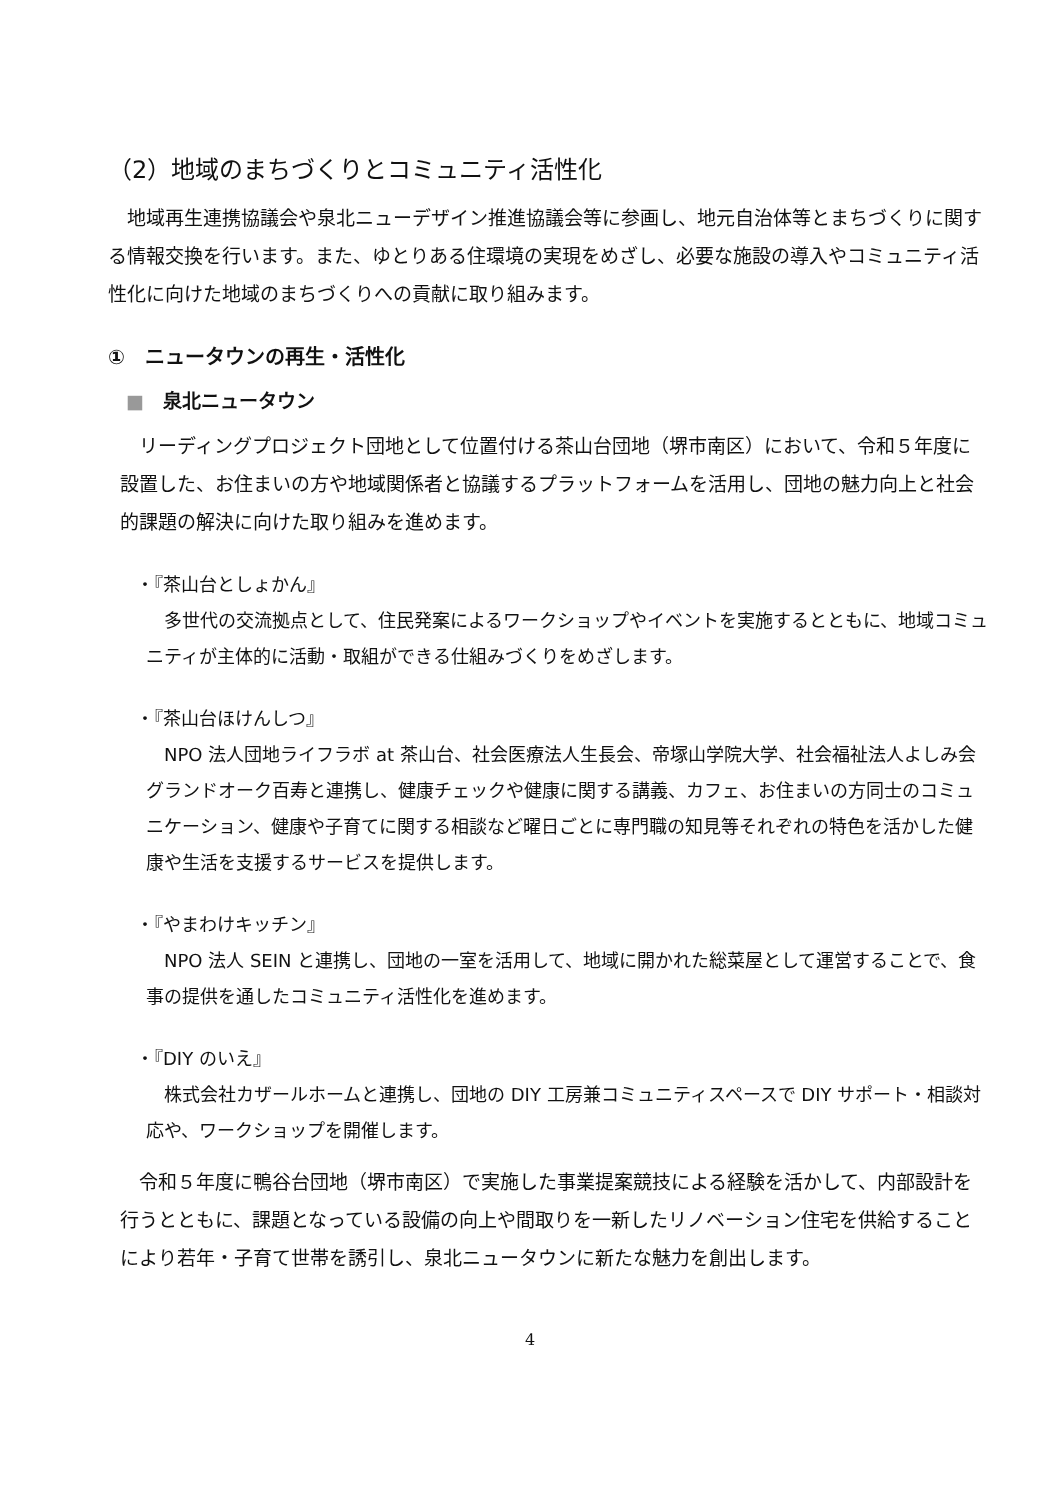（2）地域のまちづくりとコミュニティ活性化
地域再生連携協議会や泉北ニューデザイン推進協議会等に参画し、地元自治体等とまちづくりに関する情報交換を行います。また、ゆとりある住環境の実現をめざし、必要な施設の導入やコミュニティ活性化に向けた地域のまちづくりへの貢献に取り組みます。
①　ニュータウンの再生・活性化
■　泉北ニュータウン
リーディングプロジェクト団地として位置付ける茶山台団地（堺市南区）において、令和５年度に設置した、お住まいの方や地域関係者と協議するプラットフォームを活用し、団地の魅力向上と社会的課題の解決に向けた取り組みを進めます。
・『茶山台としょかん』
多世代の交流拠点として、住民発案によるワークショップやイベントを実施するとともに、地域コミュニティが主体的に活動・取組ができる仕組みづくりをめざします。
・『茶山台ほけんしつ』
NPO 法人団地ライフラボ at 茶山台、社会医療法人生長会、帝塚山学院大学、社会福祉法人よしみ会グランドオーク百寿と連携し、健康チェックや健康に関する講義、カフェ、お住まいの方同士のコミュニケーション、健康や子育てに関する相談など曜日ごとに専門職の知見等それぞれの特色を活かした健康や生活を支援するサービスを提供します。
・『やまわけキッチン』
NPO 法人 SEIN と連携し、団地の一室を活用して、地域に開かれた総菜屋として運営することで、食事の提供を通したコミュニティ活性化を進めます。
・『DIY のいえ』
株式会社カザールホームと連携し、団地の DIY 工房兼コミュニティスペースで DIY サポート・相談対応や、ワークショップを開催します。
令和５年度に鴨谷台団地（堺市南区）で実施した事業提案競技による経験を活かして、内部設計を行うとともに、課題となっている設備の向上や間取りを一新したリノベーション住宅を供給することにより若年・子育て世帯を誘引し、泉北ニュータウンに新たな魅力を創出します。
4